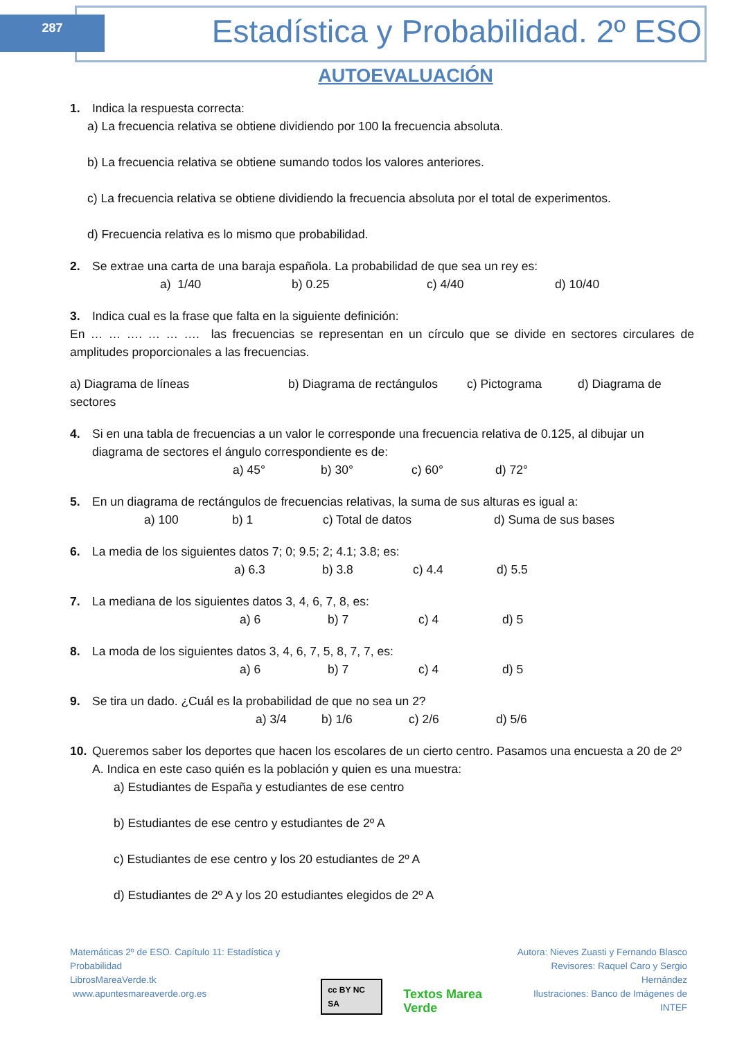287
Estadística y Probabilidad. 2º ESO
AUTOEVALUACIÓN
1. Indica la respuesta correcta:
a) La frecuencia relativa se obtiene dividiendo por 100 la frecuencia absoluta.
b) La frecuencia relativa se obtiene sumando todos los valores anteriores.
c) La frecuencia relativa se obtiene dividiendo la frecuencia absoluta por el total de experimentos.
d) Frecuencia relativa es lo mismo que probabilidad.
2. Se extrae una carta de una baraja española. La probabilidad de que sea un rey es:
a) 1/40 b) 0.25 c) 4/40 d) 10/40
3. Indica cual es la frase que falta en la siguiente definición:
En … … …. … … …. las frecuencias se representan en un círculo que se divide en sectores circulares de amplitudes proporcionales a las frecuencias.
a) Diagrama de líneas b) Diagrama de rectángulos c) Pictograma d) Diagrama de sectores
4. Si en una tabla de frecuencias a un valor le corresponde una frecuencia relativa de 0.125, al dibujar un diagrama de sectores el ángulo correspondiente es de:
a) 45° b) 30° c) 60° d) 72°
5. En un diagrama de rectángulos de frecuencias relativas, la suma de sus alturas es igual a:
a) 100 b) 1 c) Total de datos d) Suma de sus bases
6. La media de los siguientes datos 7; 0; 9.5; 2; 4.1; 3.8; es:
a) 6.3 b) 3.8 c) 4.4 d) 5.5
7. La mediana de los siguientes datos 3, 4, 6, 7, 8, es:
a) 6 b) 7 c) 4 d) 5
8. La moda de los siguientes datos 3, 4, 6, 7, 5, 8, 7, 7, es:
a) 6 b) 7 c) 4 d) 5
9. Se tira un dado. ¿Cuál es la probabilidad de que no sea un 2?
a) 3/4 b) 1/6 c) 2/6 d) 5/6
10. Queremos saber los deportes que hacen los escolares de un cierto centro. Pasamos una encuesta a 20 de 2º A. Indica en este caso quién es la población y quien es una muestra:
a) Estudiantes de España y estudiantes de ese centro
b) Estudiantes de ese centro y estudiantes de 2º A
c) Estudiantes de ese centro y los 20 estudiantes de 2º A
d) Estudiantes de 2º A y los 20 estudiantes elegidos de 2º A
Matemáticas 2º de ESO. Capítulo 11: Estadística y Probabilidad
LibrosMareaVerde.tk
www.apuntesmareaverde.org.es
cc BY NC SA
Textos Marea Verde
Autora: Nieves Zuasti y Fernando Blasco
Revisores: Raquel Caro y Sergio Hernández
Ilustraciones: Banco de Imágenes de INTEF